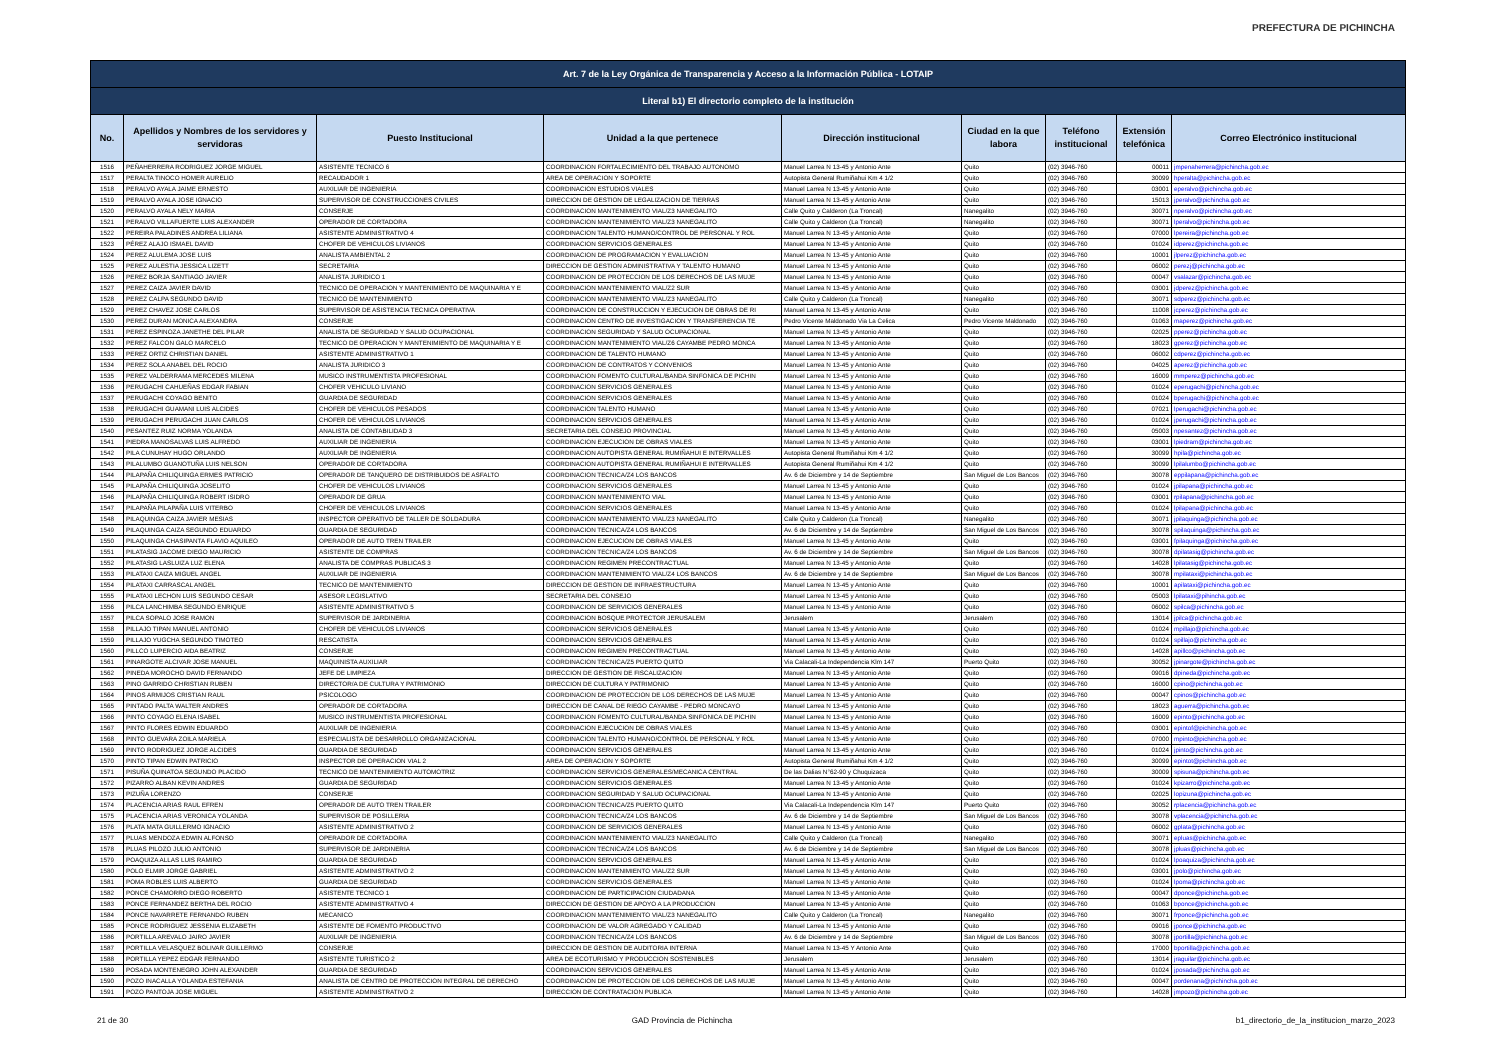PREFECTURA DE PICHINCHA
| Art. 7 de la Ley Orgánica de Transparencia y Acceso a la Información Pública - LOTAIP | | | | | | | | |
| Literal b1) El directorio completo de la institución | | | | | | | | |
| No. | Apellidos y Nombres de los servidores y servidoras | Puesto Institucional | Unidad a la que pertenece | Dirección institucional | Ciudad en la que labora | Teléfono institucional | Extensión telefónica | Correo Electrónico institucional |
| 1516 | PEÑAHERRERA RODRIGUEZ JORGE MIGUEL | ASISTENTE TECNICO 6 | COORDINACION FORTALECIMIENTO DEL TRABAJO AUTONOMO | Manuel Larrea N 13-45 y Antonio Ante | Quito | (02) 3946-760 | 00011 | jmpenaherrera@pichincha.gob.ec |
| 1517 | PERALTA TINOCO HOMER AURELIO | RECAUDADOR 1 | AREA DE OPERACION Y SOPORTE | Autopista General Rumiñahui Km 4 1/2 | Quito | (02) 3946-760 | 30099 | hperalta@pichincha.gob.ec |
| 1518 | PERALVO AYALA JAIME ERNESTO | AUXILIAR DE INGENIERIA | COORDINACION ESTUDIOS VIALES | Manuel Larrea N 13-45 y Antonio Ante | Quito | (02) 3946-760 | 03001 | eperalvo@pichincha.gob.ec |
| 1519 | PERALVO AYALA JOSE IGNACIO | SUPERVISOR DE CONSTRUCCIONES CIVILES | DIRECCION DE GESTION DE LEGALIZACION DE TIERRAS | Manuel Larrea N 13-45 y Antonio Ante | Quito | (02) 3946-760 | 15013 | jperalvo@pichincha.gob.ec |
| 1520 | PERALVO AYALA NELY MARIA | CONSERJE | COORDINACION MANTENIMIENTO VIAL/Z3 NANEGALITO | Calle Quito y Calderon (La Troncal) | Nanegalito | (02) 3946-760 | 30071 | nperalvo@pichincha.gob.ec |
| 1521 | PERALVO VILLAFUERTE LUIS ALEXANDER | OPERADOR DE CORTADORA | COORDINACION MANTENIMIENTO VIAL/Z3 NANEGALITO | Calle Quito y Calderon (La Troncal) | Nanegalito | (02) 3946-760 | 30071 | lperalvo@pichincha.gob.ec |
| 1522 | PEREIRA PALADINES ANDREA LILIANA | ASISTENTE ADMINISTRATIVO 4 | COORDINACION TALENTO HUMANO/CONTROL DE PERSONAL Y ROL | Manuel Larrea N 13-45 y Antonio Ante | Quito | (02) 3946-760 | 07000 | lpereira@pichincha.gob.ec |
| 1523 | PÉREZ ALAJO ISMAEL DAVID | CHOFER DE VEHICULOS LIVIANOS | COORDINACION SERVICIOS GENERALES | Manuel Larrea N 13-45 y Antonio Ante | Quito | (02) 3946-760 | 01024 | idperez@pichincha.gob.ec |
| 1524 | PEREZ ALULEMA JOSE LUIS | ANALISTA AMBIENTAL 2 | COORDINACION DE PROGRAMACION Y EVALUACION | Manuel Larrea N 13-45 y Antonio Ante | Quito | (02) 3946-760 | 10001 | jlperez@pichincha.gob.ec |
| 1525 | PEREZ AULESTIA JESSICA LIZETT | SECRETARIA | DIRECCION DE GESTION ADMINISTRATIVA Y TALENTO HUMANO | Manuel Larrea N 13-45 y Antonio Ante | Quito | (02) 3946-760 | 06002 | perezj@pichincha.gob.ec |
| 1526 | PEREZ BORJA SANTIAGO JAVIER | ANALISTA JURIDICO 1 | COORDINACION DE PROTECCION DE LOS DERECHOS DE LAS MUJE | Manuel Larrea N 13-45 y Antonio Ante | Quito | (02) 3946-760 | 00047 | vsalazar@pichincha.gob.ec |
| 1527 | PEREZ CAIZA JAVIER DAVID | TECNICO DE OPERACION Y MANTENIMIENTO DE MAQUINARIA Y E | COORDINACION MANTENIMIENTO VIAL/Z2 SUR | Manuel Larrea N 13-45 y Antonio Ante | Quito | (02) 3946-760 | 03001 | jdperez@pichincha.gob.ec |
| 1528 | PEREZ CALPA SEGUNDO DAVID | TECNICO DE MANTENIMIENTO | COORDINACION MANTENIMIENTO VIAL/Z3 NANEGALITO | Calle Quito y Calderon (La Troncal) | Nanegalito | (02) 3946-760 | 30071 | sdperez@pichincha.gob.ec |
| 1529 | PEREZ CHAVEZ JOSE CARLOS | SUPERVISOR DE ASISTENCIA TECNICA OPERATIVA | COORDINACION DE CONSTRUCCION Y EJECUCION DE OBRAS DE RI | Manuel Larrea N 13-45 y Antonio Ante | Quito | (02) 3946-760 | 11008 | jcperez@pichincha.gob.ec |
| 1530 | PEREZ DURAN MONICA ALEXANDRA | CONSERJE | COORDINACION CENTRO DE INVESTIGACION Y TRANSFERENCIA TE | Pedro Vicente Maldonado Via La Celica | Pedro Vicente Maldonado | (02) 3946-760 | 01063 | maperez@pichincha.gob.ec |
| 1531 | PEREZ ESPINOZA JANETHE DEL PILAR | ANALISTA DE SEGURIDAD Y SALUD OCUPACIONAL | COORDINACION SEGURIDAD Y SALUD OCUPACIONAL | Manuel Larrea N 13-45 y Antonio Ante | Quito | (02) 3946-760 | 02025 | pperez@pichincha.gob.ec |
| 1532 | PEREZ FALCON GALO MARCELO | TECNICO DE OPERACION Y MANTENIMIENTO DE MAQUINARIA Y E | COORDINACION MANTENIMIENTO VIAL/Z6 CAYAMBE PEDRO MONCA | Manuel Larrea N 13-45 y Antonio Ante | Quito | (02) 3946-760 | 18023 | gperez@pichincha.gob.ec |
| 1533 | PEREZ ORTIZ CHRISTIAN DANIEL | ASISTENTE ADMINISTRATIVO 1 | COORDINACION DE TALENTO HUMANO | Manuel Larrea N 13-45 y Antonio Ante | Quito | (02) 3946-760 | 06002 | cdperez@pichincha.gob.ec |
| 1534 | PEREZ SOLA ANABEL DEL ROCIO | ANALISTA JURIDICO 3 | COORDINACION DE CONTRATOS Y CONVENIOS | Manuel Larrea N 13-45 y Antonio Ante | Quito | (02) 3946-760 | 04025 | aperez@pichincha.gob.ec |
| 1535 | PEREZ VALDERRAMA MERCEDES MILENA | MUSICO INSTRUMENTISTA PROFESIONAL | COORDINACION FOMENTO CULTURAL/BANDA SINFONICA DE PICHIN | Manuel Larrea N 13-45 y Antonio Ante | Quito | (02) 3946-760 | 16009 | mmperez@pichincha.gob.ec |
| 1536 | PERUGACHI CAHUEÑAS EDGAR FABIAN | CHOFER VEHICULO LIVIANO | COORDINACION SERVICIOS GENERALES | Manuel Larrea N 13-45 y Antonio Ante | Quito | (02) 3946-760 | 01024 | eperugachi@pichincha.gob.ec |
| 1537 | PERUGACHI COYAGO BENITO | GUARDIA DE SEGURIDAD | COORDINACION SERVICIOS GENERALES | Manuel Larrea N 13-45 y Antonio Ante | Quito | (02) 3946-760 | 01024 | bperugachi@pichincha.gob.ec |
| 1538 | PERUGACHI GUAMANI LUIS ALCIDES | CHOFER DE VEHICULOS PESADOS | COORDINACION TALENTO HUMANO | Manuel Larrea N 13-45 y Antonio Ante | Quito | (02) 3946-760 | 07021 | lperugachi@pichincha.gob.ec |
| 1539 | PERUGACHI PERUGACHI JUAN CARLOS | CHOFER DE VEHICULOS LIVIANOS | COORDINACION SERVICIOS GENERALES | Manuel Larrea N 13-45 y Antonio Ante | Quito | (02) 3946-760 | 01024 | jperugachi@pichincha.gob.ec |
| 1540 | PESANTEZ RUIZ NORMA YOLANDA | ANALISTA DE CONTABILIDAD 3 | SECRETARIA DEL CONSEJO PROVINCIAL | Manuel Larrea N 13-45 y Antonio Ante | Quito | (02) 3946-760 | 05003 | npesantez@pichincha.gob.ec |
| 1541 | PIEDRA MANOSALVAS LUIS ALFREDO | AUXILIAR DE INGENIERIA | COORDINACION EJECUCION DE OBRAS VIALES | Manuel Larrea N 13-45 y Antonio Ante | Quito | (02) 3946-760 | 03001 | lpiedram@pichincha.gob.ec |
| 1542 | PILA CUNUHAY HUGO ORLANDO | AUXILIAR DE INGENIERIA | COORDINACION AUTOPISTA GENERAL RUMIÑAHUI E INTERVALLES | Autopista General Rumiñahui Km 4 1/2 | Quito | (02) 3946-760 | 30099 | hpila@pichincha.gob.ec |
| 1543 | PILALUMBO GUANOTUÑA LUIS NELSON | OPERADOR DE CORTADORA | COORDINACION AUTOPISTA GENERAL RUMIÑAHUI E INTERVALLES | Autopista General Rumiñahui Km 4 1/2 | Quito | (02) 3946-760 | 30099 | lpilalumbo@pichincha.gob.ec |
| 1544 | PILAPAÑA CHILIQUINGA ERMES PATRICIO | OPERADOR DE TANQUERO DE DISTRIBUIDOS DE ASFALTO | COORDINACION TECNICA/Z4 LOS BANCOS | Av. 6 de Diciembre y 14 de Septiembre | San Miguel de Los Bancos | (02) 3946-760 | 30078 | eppilapana@pichincha.gob.ec |
| 1545 | PILAPAÑA CHILIQUINGA JOSELITO | CHOFER DE VEHICULOS LIVIANOS | COORDINACION SERVICIOS GENERALES | Manuel Larrea N 13-45 y Antonio Ante | Quito | (02) 3946-760 | 01024 | jpilapana@pichincha.gob.ec |
| 1546 | PILAPAÑA CHILIQUINGA ROBERT ISIDRO | OPERADOR DE GRUA | COORDINACION MANTENIMIENTO VIAL | Manuel Larrea N 13-45 y Antonio Ante | Quito | (02) 3946-760 | 03001 | rpilapana@pichincha.gob.ec |
| 1547 | PILAPAÑA PILAPAÑA LUIS VITERBO | CHOFER DE VEHICULOS LIVIANOS | COORDINACION SERVICIOS GENERALES | Manuel Larrea N 13-45 y Antonio Ante | Quito | (02) 3946-760 | 01024 | lpilapana@pichincha.gob.ec |
| 1548 | PILAQUINGA CAIZA JAVIER MESIAS | INSPECTOR OPERATIVO DE TALLER DE SOLDADURA | COORDINACION MANTENIMIENTO VIAL/Z3 NANEGALITO | Calle Quito y Calderon (La Troncal) | Nanegalito | (02) 3946-760 | 30071 | jpilaquinga@pichincha.gob.ec |
| 1549 | PILAQUINGA CAIZA SEGUNDO EDUARDO | GUARDIA DE SEGURIDAD | COORDINACION TECNICA/Z4 LOS BANCOS | Av. 6 de Diciembre y 14 de Septiembre | San Miguel de Los Bancos | (02) 3946-760 | 30078 | spilaquinga@pichincha.gob.ec |
| 1550 | PILAQUINGA CHASIPANTA FLAVIO AQUILEO | OPERADOR DE AUTO TREN TRAILER | COORDINACION EJECUCION DE OBRAS VIALES | Manuel Larrea N 13-45 y Antonio Ante | Quito | (02) 3946-760 | 03001 | fpilaquinga@pichincha.gob.ec |
| 1551 | PILATASIG JACOME DIEGO MAURICIO | ASISTENTE DE COMPRAS | COORDINACION TECNICA/Z4 LOS BANCOS | Av. 6 de Diciembre y 14 de Septiembre | San Miguel de Los Bancos | (02) 3946-760 | 30078 | dpilatasig@pichincha.gob.ec |
| 1552 | PILATASIG LASLUIZA LUZ ELENA | ANALISTA DE COMPRAS PUBLICAS 3 | COORDINACION REGIMEN PRECONTRACTUAL | Manuel Larrea N 13-45 y Antonio Ante | Quito | (02) 3946-760 | 14028 | lpilatasig@pichincha.gob.ec |
| 1553 | PILATAXI CAIZA MIGUEL ANGEL | AUXILIAR DE INGENIERIA | COORDINACION MANTENIMIENTO VIAL/Z4 LOS BANCOS | Av. 6 de Diciembre y 14 de Septiembre | San Miguel de Los Bancos | (02) 3946-760 | 30078 | mpilataxi@pichincha.gob.ec |
| 1554 | PILATAXI CARRASCAL ANGEL | TECNICO DE MANTENIMIENTO | DIRECCION DE GESTION DE INFRAESTRUCTURA | Manuel Larrea N 13-45 y Antonio Ante | Quito | (02) 3946-760 | 10001 | apilataxi@pichincha.gob.ec |
| 1555 | PILATAXI LECHON LUIS SEGUNDO CESAR | ASESOR LEGISLATIVO | SECRETARIA DEL CONSEJO | Manuel Larrea N 13-45 y Antonio Ante | Quito | (02) 3946-760 | 05003 | lpilataxi@pihincha.gob.ec |
| 1556 | PILCA LANCHIMBA SEGUNDO ENRIQUE | ASISTENTE ADMINISTRATIVO 5 | COORDINACION DE SERVICIOS GENERALES | Manuel Larrea N 13-45 y Antonio Ante | Quito | (02) 3946-760 | 06002 | spilca@pichincha.gob.ec |
| 1557 | PILCA SOPALO JOSE RAMON | SUPERVISOR DE JARDINERIA | COORDINACION BOSQUE PROTECTOR JERUSALEM | Jerusalem | Jerusalem | (02) 3946-760 | 13014 | jpilca@pichincha.gob.ec |
| 1558 | PILLAJO TIPAN MANUEL ANTONIO | CHOFER DE VEHICULOS LIVIANOS | COORDINACION SERVICIOS GENERALES | Manuel Larrea N 13-45 y Antonio Ante | Quito | (02) 3946-760 | 01024 | mpillajo@pichincha.gob.ec |
| 1559 | PILLAJO YUGCHA SEGUNDO TIMOTEO | RESCATISTA | COORDINACION SERVICIOS GENERALES | Manuel Larrea N 13-45 y Antonio Ante | Quito | (02) 3946-760 | 01024 | spillajo@pichincha.gob.ec |
| 1560 | PILLCO LUPERCIO AIDA BEATRIZ | CONSERJE | COORDINACION REGIMEN PRECONTRACTUAL | Manuel Larrea N 13-45 y Antonio Ante | Quito | (02) 3946-760 | 14028 | apillco@pichincha.gob.ec |
| 1561 | PINARGOTE ALCIVAR JOSE MANUEL | MAQUINISTA AUXILIAR | COORDINACION TECNICA/Z5 PUERTO QUITO | Via Calacali-La Independencia Klm 147 | Puerto Quito | (02) 3946-760 | 30052 | jpinargote@pichincha.gob.ec |
| 1562 | PINEDA MOROCHO DAVID FERNANDO | JEFE DE LIMPIEZA | DIRECCION DE GESTION DE FISCALIZACION | Manuel Larrea N 13-45 y Antonio Ante | Quito | (02) 3946-760 | 09016 | dpineda@pichincha.gob.ec |
| 1563 | PINO GARRIDO CHRISTIAN RUBEN | DIRECTOR/A DE CULTURA Y PATRIMONIO | DIRECCION DE CULTURA Y PATRIMONIO | Manuel Larrea N 13-45 y Antonio Ante | Quito | (02) 3946-760 | 16000 | cpino@pichincha.gob.ec |
| 1564 | PINOS ARMIJOS CRISTIAN RAUL | PSICOLOGO | COORDINACION DE PROTECCION DE LOS DERECHOS DE LAS MUJE | Manuel Larrea N 13-45 y Antonio Ante | Quito | (02) 3946-760 | 00047 | cpinos@pichincha.gob.ec |
| 1565 | PINTADO PALTA WALTER ANDRES | OPERADOR DE CORTADORA | DIRECCION DE CANAL DE RIEGO CAYAMBE - PEDRO MONCAYO | Manuel Larrea N 13-45 y Antonio Ante | Quito | (02) 3946-760 | 18023 | aguerra@pichincha.gob.ec |
| 1566 | PINTO COYAGO ELENA ISABEL | MUSICO INSTRUMENTISTA PROFESIONAL | COORDINACION FOMENTO CULTURAL/BANDA SINFONICA DE PICHIN | Manuel Larrea N 13-45 y Antonio Ante | Quito | (02) 3946-760 | 16009 | epinto@pichincha.gob.ec |
| 1567 | PINTO FLORES EDWIN EDUARDO | AUXILIAR DE INGENIERIA | COORDINACION EJECUCION DE OBRAS VIALES | Manuel Larrea N 13-45 y Antonio Ante | Quito | (02) 3946-760 | 03001 | epintof@pichincha.gob.ec |
| 1568 | PINTO GUEVARA ZOILA MARIELA | ESPECIALISTA DE DESARROLLO ORGANIZACIONAL | COORDINACION TALENTO HUMANO/CONTROL DE PERSONAL Y ROL | Manuel Larrea N 13-45 y Antonio Ante | Quito | (02) 3946-760 | 07000 | mpinto@pichincha.gob.ec |
| 1569 | PINTO RODRIGUEZ JORGE ALCIDES | GUARDIA DE SEGURIDAD | COORDINACION SERVICIOS GENERALES | Manuel Larrea N 13-45 y Antonio Ante | Quito | (02) 3946-760 | 01024 | jpinto@pichincha.gob.ec |
| 1570 | PINTO TIPAN EDWIN PATRICIO | INSPECTOR DE OPERACION VIAL 2 | AREA DE OPERACION Y SOPORTE | Autopista General Rumiñahui Km 4 1/2 | Quito | (02) 3946-760 | 30099 | epintot@pichincha.gob.ec |
| 1571 | PISUÑA QUINATOA SEGUNDO PLACIDO | TECNICO DE MANTENIMIENTO AUTOMOTRIZ | COORDINACION SERVICIOS GENERALES/MECANICA CENTRAL | De las Dalias N°62-90 y Chuquizaca | Quito | (02) 3946-760 | 30009 | spisuna@pichincha.gob.ec |
| 1572 | PIZARRO ALBAN KEVIN ANDRES | GUARDIA DE SEGURIDAD | COORDINACION SERVICIOS GENERALES | Manuel Larrea N 13-45 y Antonio Ante | Quito | (02) 3946-760 | 01024 | kpizarro@pichincha.gob.ec |
| 1573 | PIZUÑA LORENZO | CONSERJE | COORDINACION SEGURIDAD Y SALUD OCUPACIONAL | Manuel Larrea N 13-45 y Antonio Ante | Quito | (02) 3946-760 | 02025 | lopizuna@pichincha.gob.ec |
| 1574 | PLACENCIA ARIAS RAUL EFREN | OPERADOR DE AUTO TREN TRAILER | COORDINACION TECNICA/Z5 PUERTO QUITO | Via Calacali-La Independencia Klm 147 | Puerto Quito | (02) 3946-760 | 30052 | rplacencia@pichincha.gob.ec |
| 1575 | PLACENCIA ARIAS VERONICA YOLANDA | SUPERVISOR DE POSILLERIA | COORDINACION TECNICA/Z4 LOS BANCOS | Av. 6 de Diciembre y 14 de Septiembre | San Miguel de Los Bancos | (02) 3946-760 | 30078 | vplacencia@pichincha.gob.ec |
| 1576 | PLATA MATA GUILLERMO IGNACIO | ASISTENTE ADMINISTRATIVO 2 | COORDINACION DE SERVICIOS GENERALES | Manuel Larrea N 13-45 y Antonio Ante | Quito | (02) 3946-760 | 06002 | gplata@pichincha.gob.ec |
| 1577 | PLUAS MENDOZA EDWIN ALFONSO | OPERADOR DE CORTADORA | COORDINACION MANTENIMIENTO VIAL/Z3 NANEGALITO | Calle Quito y Calderon (La Troncal) | Nanegalito | (02) 3946-760 | 30071 | epluas@pichincha.gob.ec |
| 1578 | PLUAS PILOZO JULIO ANTONIO | SUPERVISOR DE JARDINERIA | COORDINACION TECNICA/Z4 LOS BANCOS | Av. 6 de Diciembre y 14 de Septiembre | San Miguel de Los Bancos | (02) 3946-760 | 30078 | jpluas@pichincha.gob.ec |
| 1579 | POAQUIZA ALLAS LUIS RAMIRO | GUARDIA DE SEGURIDAD | COORDINACION SERVICIOS GENERALES | Manuel Larrea N 13-45 y Antonio Ante | Quito | (02) 3946-760 | 01024 | lpoaquiza@pichincha.gob.ec |
| 1580 | POLO ELMIR JORGE GABRIEL | ASISTENTE ADMINISTRATIVO 2 | COORDINACION MANTENIMIENTO VIAL/Z2 SUR | Manuel Larrea N 13-45 y Antonio Ante | Quito | (02) 3946-760 | 03001 | jpolo@pichincha.gob.ec |
| 1581 | POMA ROBLES LUIS ALBERTO | GUARDIA DE SEGURIDAD | COORDINACION SERVICIOS GENERALES | Manuel Larrea N 13-45 y Antonio Ante | Quito | (02) 3946-760 | 01024 | lpoma@pichincha.gob.ec |
| 1582 | PONCE CHAMORRO DIEGO ROBERTO | ASISTENTE TECNICO 1 | COORDINACION DE PARTICIPACION CIUDADANA | Manuel Larrea N 13-45 y Antonio Ante | Quito | (02) 3946-760 | 00047 | dponce@pichincha.gob.ec |
| 1583 | PONCE FERNANDEZ BERTHA DEL ROCIO | ASISTENTE ADMINISTRATIVO 4 | DIRECCION DE GESTION DE APOYO A LA PRODUCCION | Manuel Larrea N 13-45 y Antonio Ante | Quito | (02) 3946-760 | 01063 | bponce@pichincha.gob.ec |
| 1584 | PONCE NAVARRETE FERNANDO RUBEN | MECANICO | COORDINACION MANTENIMIENTO VIAL/Z3 NANEGALITO | Calle Quito y Calderon (La Troncal) | Nanegalito | (02) 3946-760 | 30071 | frponce@pichincha.gob.ec |
| 1585 | PONCE RODRIGUEZ JESSENIA ELIZABETH | ASISTENTE DE FOMENTO PRODUCTIVO | COORDINACION DE VALOR AGREGADO Y CALIDAD | Manuel Larrea N 13-45 y Antonio Ante | Quito | (02) 3946-760 | 09016 | jponce@pichincha.gob.ec |
| 1586 | PORTILLA AREVALO JAIRO JAVIER | AUXILIAR DE INGENIERIA | COORDINACION TECNICA/Z4 LOS BANCOS | Av. 6 de Diciembre y 14 de Septiembre | San Miguel de Los Bancos | (02) 3946-760 | 30078 | jportilla@pichincha.gob.ec |
| 1587 | PORTILLA VELASQUEZ BOLIVAR GUILLERMO | CONSERJE | DIRECCION DE GESTION DE AUDITORIA INTERNA | Manuel Larrea N 13-45 Y Antonio Ante | Quito | (02) 3946-760 | 17000 | bportilla@pichincha.gob.ec |
| 1588 | PORTILLA YEPEZ EDGAR FERNANDO | ASISTENTE TURISTICO 2 | AREA DE ECOTURISMO Y PRODUCCION SOSTENIBLES | Jerusalem | Jerusalem | (02) 3946-760 | 13014 | jraguilar@pichincha.gob.ec |
| 1589 | POSADA MONTENEGRO JOHN ALEXANDER | GUARDIA DE SEGURIDAD | COORDINACION SERVICIOS GENERALES | Manuel Larrea N 13-45 y Antonio Ante | Quito | (02) 3946-760 | 01024 | jposada@pichincha.gob.ec |
| 1590 | POZO INACALLA YOLANDA ESTEFANIA | ANALISTA DE CENTRO DE PROTECCION INTEGRAL DE DERECHO | COORDINACION DE PROTECCION DE LOS DERECHOS DE LAS MUJE | Manuel Larrea N 13-45 y Antonio Ante | Quito | (02) 3946-760 | 00047 | pordenana@pichincha.gob.ec |
| 1591 | POZO PANTOJA JOSE MIGUEL | ASISTENTE ADMINISTRATIVO 2 | DIRECCION DE CONTRATACION PUBLICA | Manuel Larrea N 13-45 y Antonio Ante | Quito | (02) 3946-760 | 14028 | jmpozo@pichincha.gob.ec |
21 de 30 GAD Provincia de Pichincha b1_directorio_de_la_institucion_marzo_2023